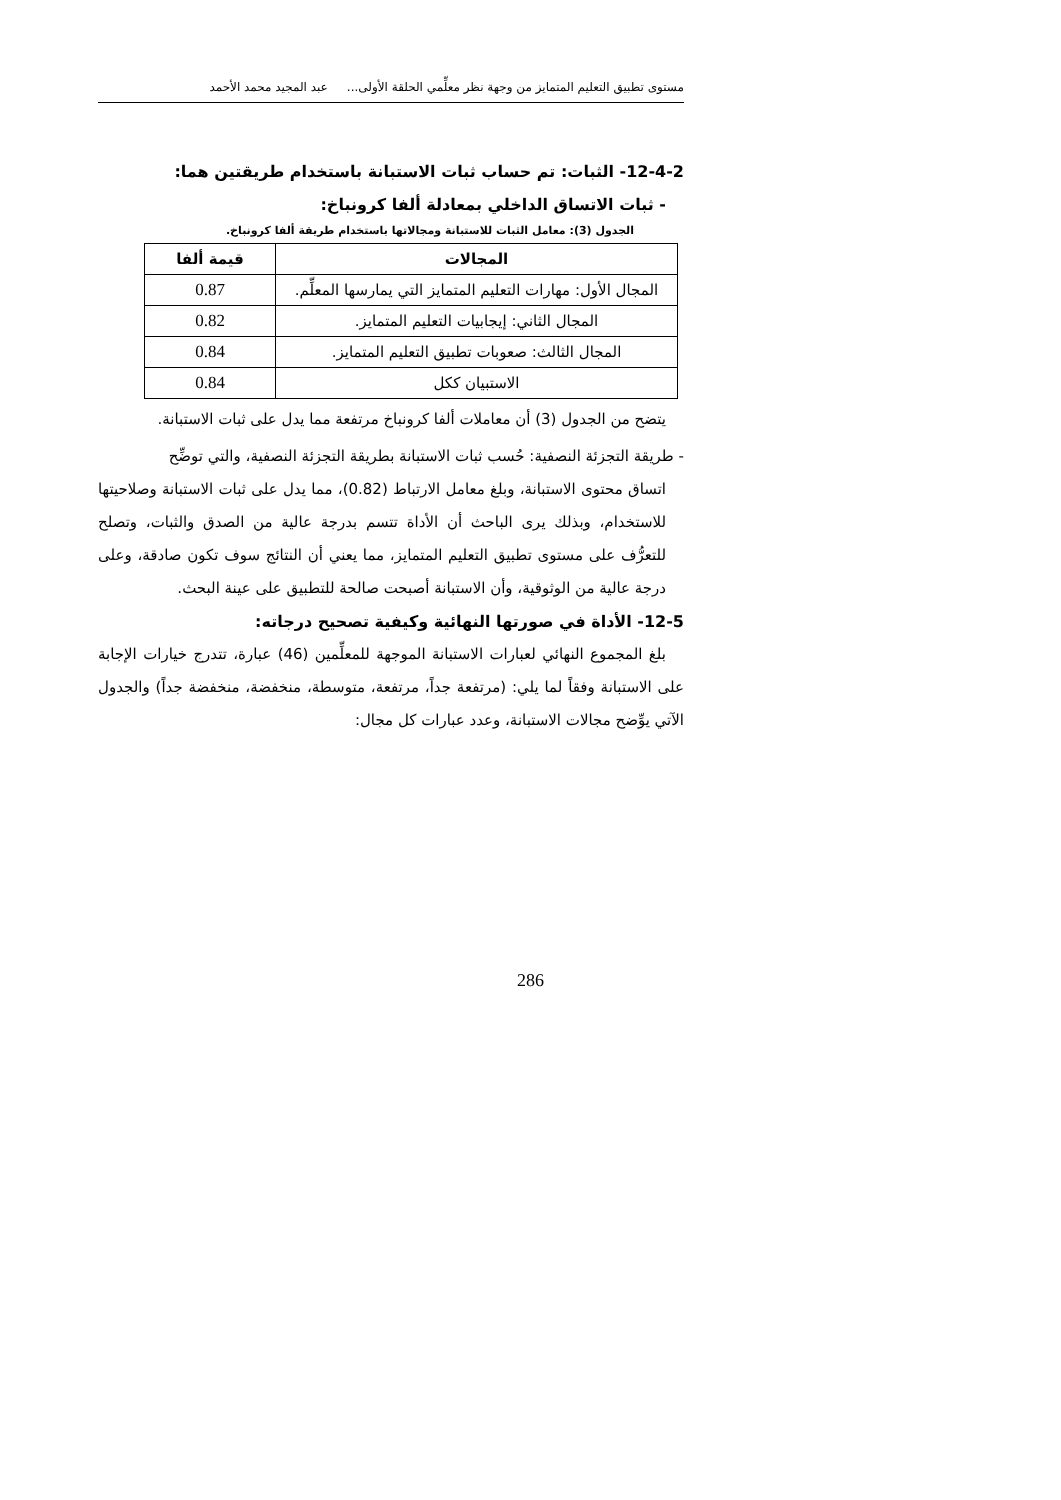مستوى تطبيق التعليم المتمايز من وجهة نظر معلِّمي الحلقة الأولى... عبد المجيد محمد الأحمد
12-4-2- الثبات: تم حساب ثبات الاستبانة باستخدام طريقتين هما:
- ثبات الاتساق الداخلي بمعادلة ألفا كرونباخ:
الجدول (3): معامل الثبات للاستبانة ومجالاتها باستخدام طريقة ألفا كرونباخ.
| المجالات | قيمة ألفا |
| --- | --- |
| المجال الأول: مهارات التعليم المتمايز التي يمارسها المعلِّم. | 0.87 |
| المجال الثاني: إيجابيات التعليم المتمايز. | 0.82 |
| المجال الثالث: صعوبات تطبيق التعليم المتمايز. | 0.84 |
| الاستبيان ككل | 0.84 |
يتضح من الجدول (3) أن معاملات ألفا كرونباخ مرتفعة مما يدل على ثبات الاستبانة.
- طريقة التجزئة النصفية: حُسب ثبات الاستبانة بطريقة التجزئة النصفية، والتي توضِّح
اتساق محتوى الاستبانة، وبلغ معامل الارتباط (0.82)، مما يدل على ثبات الاستبانة وصلاحيتها للاستخدام، وبذلك يرى الباحث أن الأداة تتسم بدرجة عالية من الصدق والثبات، وتصلح للتعرُّف على مستوى تطبيق التعليم المتمايز، مما يعني أن النتائج سوف تكون صادقة، وعلى درجة عالية من الوثوقية، وأن الاستبانة أصبحت صالحة للتطبيق على عينة البحث.
12-5- الأداة في صورتها النهائية وكيفية تصحيح درجاته:
بلغ المجموع النهائي لعبارات الاستبانة الموجهة للمعلِّمين (46) عبارة، تتدرج خيارات الإجابة على الاستبانة وفقاً لما يلي: (مرتفعة جداً، مرتفعة، متوسطة، منخفضة، منخفضة جداً) والجدول الآتي يوِّضح مجالات الاستبانة، وعدد عبارات كل مجال:
286